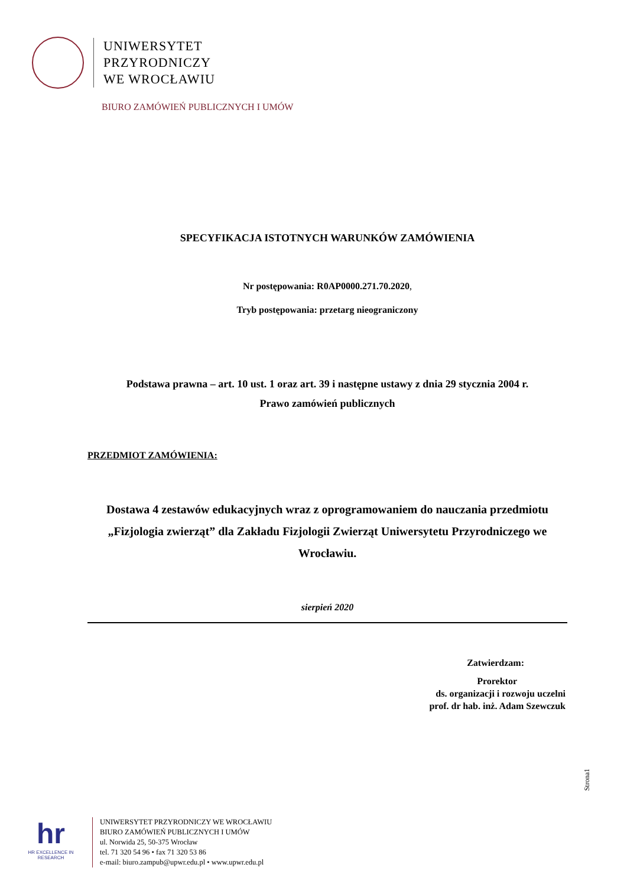UNIWERSYTET
PRZYRODNICZY
WE WROCŁAWIU
BIURO ZAMÓWIEŃ PUBLICZNYCH I UMÓW
SPECYFIKACJA ISTOTNYCH WARUNKÓW ZAMÓWIENIA
Nr postępowania: R0AP0000.271.70.2020,
Tryb postępowania: przetarg nieograniczony
Podstawa prawna – art. 10 ust. 1 oraz art. 39 i następne ustawy z dnia 29 stycznia 2004 r.
Prawo zamówień publicznych
PRZEDMIOT ZAMÓWIENIA:
Dostawa 4 zestawów edukacyjnych wraz z oprogramowaniem do nauczania przedmiotu „Fizjologia zwierząt” dla Zakładu Fizjologii Zwierząt Uniwersytetu Przyrodniczego we Wrocławiu.
sierpień 2020
Zatwierdzam:
Prorektor
ds. organizacji i rozwoju uczelni
prof. dr hab. inż. Adam Szewczuk
Strona1
hr
HR EXCELLENCE IN RESEARCH
UNIWERSYTET PRZYRODNICZY WE WROCŁAWIU
BIURO ZAMÓWIEŃ PUBLICZNYCH I UMÓW
ul. Norwida 25, 50-375 Wrocław
tel. 71 320 54 96 • fax 71 320 53 86
e-mail: biuro.zampub@upwr.edu.pl • www.upwr.edu.pl